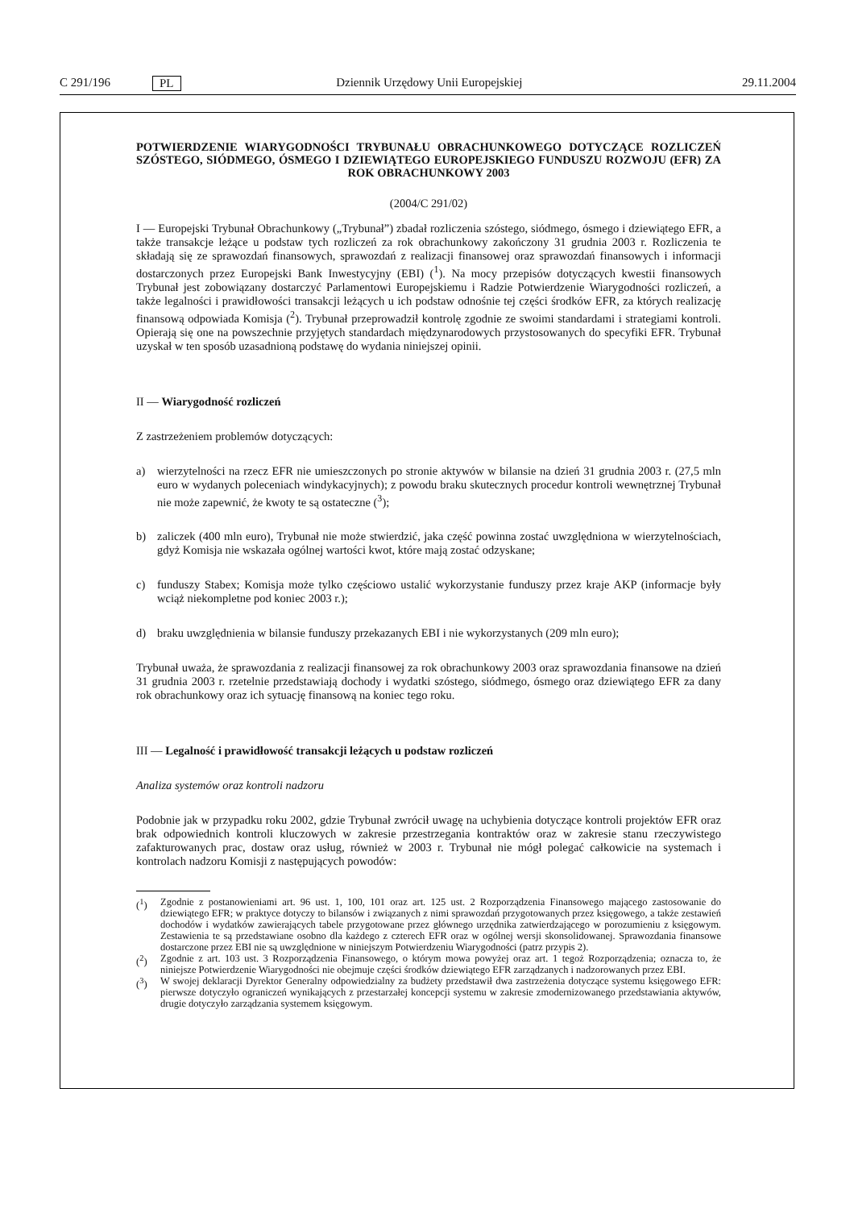C 291/196
PL
Dziennik Urzędowy Unii Europejskiej
29.11.2004
POTWIERDZENIE WIARYGODNOŚCI TRYBUNAŁU OBRACHUNKOWEGO DOTYCZĄCE ROZLICZEŃ SZÓSTEGO, SIÓDMEGO, ÓSMEGO I DZIEWIĄTEGO EUROPEJSKIEGO FUNDUSZU ROZWOJU (EFR) ZA ROK OBRACHUNKOWY 2003
(2004/C 291/02)
I — Europejski Trybunał Obrachunkowy („Trybunał”) zbadał rozliczenia szóstego, siódmego, ósmego i dziewiątego EFR, a także transakcje leżące u podstaw tych rozliczeń za rok obrachunkowy zakończony 31 grudnia 2003 r. Rozliczenia te składają się ze sprawozdań finansowych, sprawozdań z realizacji finansowej oraz sprawozdań finansowych i informacji dostarczonych przez Europejski Bank Inwestycyjny (EBI) (<sup>1</sup>). Na mocy przepisów dotyczących kwestii finansowych Trybunał jest zobowiązany dostarczyć Parlamentowi Europejskiemu i Radzie Potwierdzenie Wiarygodności rozliczeń, a także legalności i prawidłowości transakcji leżących u ich podstaw odnośnie tej części środków EFR, za których realizację finansową odpowiada Komisja (<sup>2</sup>). Trybunał przeprowadził kontrolę zgodnie ze swoimi standardami i strategiami kontroli. Opierają się one na powszechnie przyjętych standardach międzynarodowych przystosowanych do specyfiki EFR. Trybunał uzyskał w ten sposób uzasadnioną podstawę do wydania niniejszej opinii.
II — Wiarygodność rozliczeń
Z zastrzeżeniem problemów dotyczących:
a) wierzytelności na rzecz EFR nie umieszczonych po stronie aktywów w bilansie na dzień 31 grudnia 2003 r. (27,5 mln euro w wydanych poleceniach windykacyjnych); z powodu braku skutecznych procedur kontroli wewnętrznej Trybunał nie może zapewnić, że kwoty te są ostateczne (<sup>3</sup>);
b) zaliczek (400 mln euro), Trybunał nie może stwierdzić, jaka część powinna zostać uwzględniona w wierzytelnościach, gdyż Komisja nie wskazała ogólnej wartości kwot, które mają zostać odzyskane;
c) funduszy Stabex; Komisja może tylko częściowo ustalić wykorzystanie funduszy przez kraje AKP (informacje były wciąż niekompletne pod koniec 2003 r.);
d) braku uwzględnienia w bilansie funduszy przekazanych EBI i nie wykorzystanych (209 mln euro);
Trybunał uważa, że sprawozdania z realizacji finansowej za rok obrachunkowy 2003 oraz sprawozdania finansowe na dzień 31 grudnia 2003 r. rzetelnie przedstawiają dochody i wydatki szóstego, siódmego, ósmego oraz dziewiątego EFR za dany rok obrachunkowy oraz ich sytuację finansową na koniec tego roku.
III — Legalność i prawidłowość transakcji leżących u podstaw rozliczeń
Analiza systemów oraz kontroli nadzoru
Podobnie jak w przypadku roku 2002, gdzie Trybunał zwrócił uwagę na uchybienia dotyczące kontroli projektów EFR oraz brak odpowiednich kontroli kluczowych w zakresie przestrzegania kontraktów oraz w zakresie stanu rzeczywistego zafakturowanych prac, dostaw oraz usług, również w 2003 r. Trybunał nie mógł polegać całkowicie na systemach i kontrolach nadzoru Komisji z następujących powodów:
(<sup>1</sup>) Zgodnie z postanowieniami art. 96 ust. 1, 100, 101 oraz art. 125 ust. 2 Rozporządzenia Finansowego mającego zastosowanie do dziewiątego EFR; w praktyce dotyczy to bilansów i związanych z nimi sprawozdań przygotowanych przez księgowego, a także zestawień dochodów i wydatków zawierających tabele przygotowane przez głównego urzędnika zatwierdzającego w porozumieniu z księgowym. Zestawienia te są przedstawiane osobno dla każdego z czterech EFR oraz w ogólnej wersji skonsolidowanej. Sprawozdania finansowe dostarczone przez EBI nie są uwzględnione w niniejszym Potwierdzeniu Wiarygodności (patrz przypis 2).
(<sup>2</sup>) Zgodnie z art. 103 ust. 3 Rozporządzenia Finansowego, o którym mowa powyżej oraz art. 1 tegoż Rozporządzenia; oznacza to, że niniejsze Potwierdzenie Wiarygodności nie obejmuje części środków dziewiątego EFR zarządzanych i nadzorowanych przez EBI.
(<sup>3</sup>) W swojej deklaracji Dyrektor Generalny odpowiedzialny za budżety przedstawił dwa zastrzeżenia dotyczące systemu księgowego EFR: pierwsze dotyczyło ograniczeń wynikających z przestarzałej koncepcji systemu w zakresie zmodernizowanego przedstawiania aktywów, drugie dotyczyło zarządzania systemem księgowym.